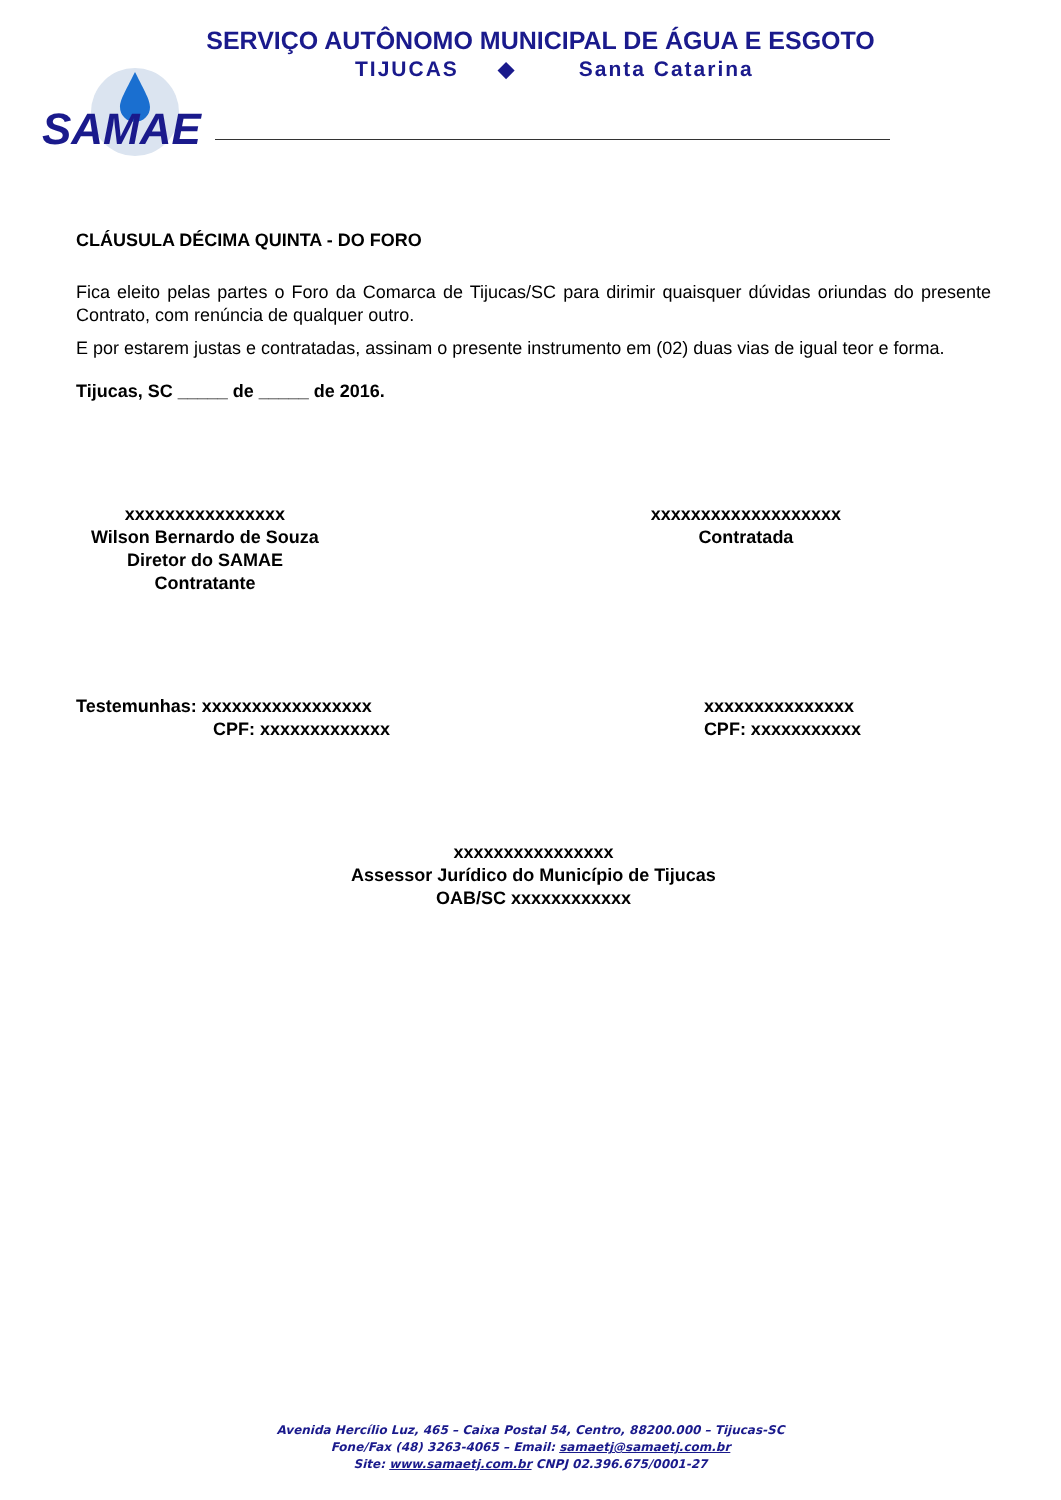SAMAE
SERVIÇO AUTÔNOMO MUNICIPAL DE ÁGUA E ESGOTO
TIJUCAS ◆ Santa Catarina
CLÁUSULA DÉCIMA QUINTA - DO FORO
Fica eleito pelas partes o Foro da Comarca de Tijucas/SC para dirimir quaisquer dúvidas oriundas do presente Contrato, com renúncia de qualquer outro.
E por estarem justas e contratadas, assinam o presente instrumento em (02) duas vias de igual teor e forma.
Tijucas, SC _____ de _____ de 2016.
xxxxxxxxxxxxxxxx
Wilson Bernardo de Souza
Diretor do SAMAE
Contratante
xxxxxxxxxxxxxxxxxxx
Contratada
Testemunhas: xxxxxxxxxxxxxxxxx
CPF: xxxxxxxxxxxxx
xxxxxxxxxxxxxxx
CPF: xxxxxxxxxxx
xxxxxxxxxxxxxxxx
Assessor Jurídico do Município de Tijucas
OAB/SC xxxxxxxxxxxx
Avenida Hercílio Luz, 465 – Caixa Postal 54, Centro, 88200.000 – Tijucas-SC
Fone/Fax (48) 3263-4065 – Email: samaetj@samaetj.com.br
Site: www.samaetj.com.br CNPJ 02.396.675/0001-27